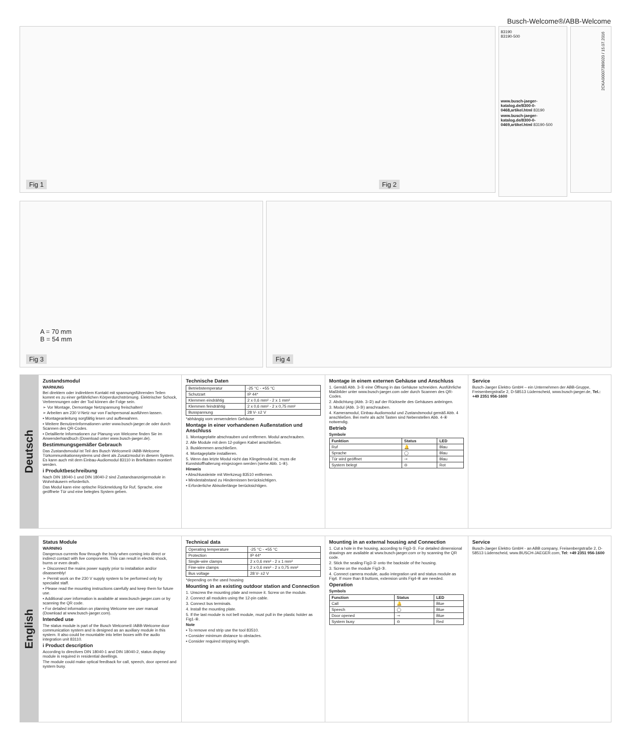Busch-Welcome®/ABB-Welcome
Fig 1 Fig 2
83190
83190-500
www.busch-jaeger-katalog.de/8300-0-0468,artikel.html 83190
www.busch-jaeger-katalog.de/8300-0-0469,artikel.html 83190-500
2CKA000073B9020 / 15.07.2016
A = 70 mm
B = 54 mm
Fig 3
Fig 4
Deutsch
Zustandsmodul
WARNUNG
Bei direktem oder indirektem Kontakt mit spannungsführenden Teilen kommt es zu einer gefährlichen Körperdurchströmung. Elektrischer Schock, Verbrennungen oder der Tod können die Folge sein.
➢ Vor Montage, Demontage Netzspannung freischalten!
➢ Arbeiten am 230 V-Netz nur von Fachpersonal ausführen lassen.
▪ Montageanleitung sorgfältig lesen und aufbewahren.
▪ Weitere Benutzerinformationen unter www.busch-jaeger.de oder durch Scannen des QR-Codes.
▪ Detaillierte Informationen zur Planung von Welcome finden Sie im Anwenderhandbuch (Download unter www.busch-jaeger.de).
Bestimmungsgemäßer Gebrauch
Das Zustandsmodul ist Teil des Busch Welcome® /ABB-Welcome Türkommunikationssystems und dient als Zusatzmodul in diesem System. Es kann auch mit dem Einbau-Audiomodul 83110 in Briefkästen montiert werden.
i Produktbeschreibung
Nach DIN 18040-1 und DIN 18040-2 sind Zustandsanzeigemodule in Wohnhäusern erforderlich.
Das Modul kann eine optische Rückmeldung für Ruf, Sprache, eine geöffnete Tür und eine belegtes System geben.
Technische Daten
| Betriebstemperatur | -25 °C - +55 °C |
| Schutzart | IP 44* |
| Klemmen eindrähtig | 2 x 0,6 mm² - 2 x 1 mm² |
| Klemmen feindrähtig | 2 x 0,6 mm² - 2 x 0,75 mm² |
| Busspannung | 28 V- ±2 V |
*abhängig vom verwendeten Gehäuse
Montage in einer vorhandenen Außenstation und Anschluss
1. Montageplatte abschrauben und entfernen. Modul anschrauben.
2. Alle Module mit dem 12-poligen Kabel anschließen.
3. Busklemmen anschließen.
4. Montageplatte installieren.
5. Wenn das letzte Modul nicht das Klingelmodul ist, muss die Kunststoffhalterung eingezogen werden (siehe Abb. 1-④).
Hinweis
▪ Abschlussleiste mit Werkzeug 83510 entfernen.
▪ Mindestabstand zu Hindernissen berücksichtigen.
▪ Erforderliche Abisolierlänge berücksichtigen.
Montage in einem externen Gehäuse und Anschluss
1. Gemäß Abb. 3-① eine Öffnung in das Gehäuse schneiden. Ausführliche Maßbilder unter www.busch-jaeger.com oder durch Scannen des QR-Codes.
2. Abdichtung (Abb. 3-②) auf der Rückseite des Gehäuses anbringen.
3. Modul (Abb. 3-③) anschrauben.
4. Kameramodul, Einbau-Audiomodul und Zustandsmodul gemäß Abb. 4 anschließen. Bei mehr als acht Tasten sind Nebenstellen Abb. 4-④ notwendig.
Betrieb
Symbole
| Funktion | Status | LED |
| --- | --- | --- |
| Ruf | 🔔 | Blau |
| Sprache | ◯ | Blau |
| Tür wird geöffnet | ⊸ | Blau |
| System belegt | ⊖ | Rot |
Service
Busch-Jaeger Elektro GmbH – ein Unternehmen der ABB-Gruppe, Freisenbergstraße 2, D-58513 Lüdenscheid, www.busch-jaeger.de, Tel.: +49 2351 956-1600
English
Status Module
WARNING
Dangerous currents flow through the body when coming into direct or indirect contact with live components. This can result in electric shock, burns or even death.
➢ Disconnect the mains power supply prior to installation and/or disassembly!
➢ Permit work on the 230 V supply system to be performed only by specialist staff.
▪ Please read the mounting instructions carefully and keep them for future use.
▪ Additional user information is available at www.busch-jaeger.com or by scanning the QR code.
▪ For detailed information on planning Welcome see user manual (Download at www.busch-jaeger.com).
Intended use
The status module is part of the Busch Welcome® /ABB-Welcome door communication system and is designed as an auxiliary module in this system. It also could be mountable into letter boxes with the audio integration unit 83110.
i Product description
According to directives DIN 18040-1 and DIN 18040-2, status display module is required in residential dwellings.
The module could make optical feedback for call, speech, door opened and system busy.
Technical data
| Operating temperature | -25 °C - +55 °C |
| Protection | IP 44* |
| Single-wire clamps | 2 x 0,6 mm² - 2 x 1 mm² |
| Fine-wire clamps | 2 x 0,6 mm² - 2 x 0,75 mm² |
| Bus voltage | 28 V- ±2 V |
*depending on the used housing
Mounting in an existing outdoor station and Connection
1. Unscrew the mounting plate and remove it. Screw on the module.
2. Connect all modules using the 12-pin cable.
3. Connect bus terminals.
4. Install the mounting plate.
5. If the last module is not bell module, must pull in the plastic holder as Fig1-④.
Note
▪ To remove end strip use the tool 83510.
▪ Consider minimum distance to obstacles.
▪ Consider required stripping length.
Mounting in an external housing and Connection
1. Cut a hole in the housing, according to Fig3-①. For detailed dimensional drawings are available at www.busch-jaeger.com or by scanning the QR code.
2. Stick the sealing Fig3-② onto the backside of the housing.
3. Screw on the module Fig3-③.
4. Connect camera module, audio integration unit and status module as Fig4. If more than 8 buttons, extension units Fig4-④ are needed.
Operation
Symbols
| Function | Status | LED |
| --- | --- | --- |
| Call | 🔔 | Blue |
| Speech | ◯ | Blue |
| Door opened | ⊸ | Blue |
| System busy | ⊖ | Red |
Service
Busch-Jaeger Elektro GmbH - an ABB company, Freisenbergstraße 2, D-58513 Lüdenscheid, www.BUSCH-JAEGER.com, Tel: +49 2351 956-1600